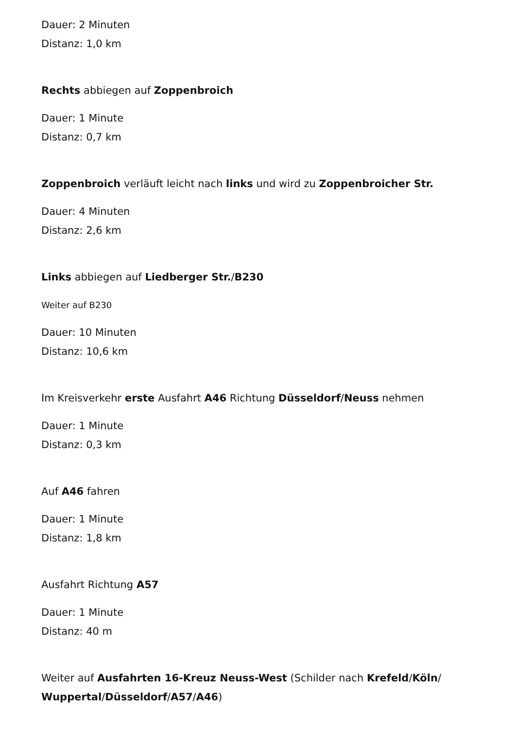Dauer: 2 Minuten
Distanz: 1,0 km
Rechts abbiegen auf Zoppenbroich
Dauer: 1 Minute
Distanz: 0,7 km
Zoppenbroich verläuft leicht nach links und wird zu Zoppenbroicher Str.
Dauer: 4 Minuten
Distanz: 2,6 km
Links abbiegen auf Liedberger Str./B230
Weiter auf B230
Dauer: 10 Minuten
Distanz: 10,6 km
Im Kreisverkehr erste Ausfahrt A46 Richtung Düsseldorf/Neuss nehmen
Dauer: 1 Minute
Distanz: 0,3 km
Auf A46 fahren
Dauer: 1 Minute
Distanz: 1,8 km
Ausfahrt Richtung A57
Dauer: 1 Minute
Distanz: 40 m
Weiter auf Ausfahrten 16-Kreuz Neuss-West (Schilder nach Krefeld/Köln/ Wuppertal/Düsseldorf/A57/A46)